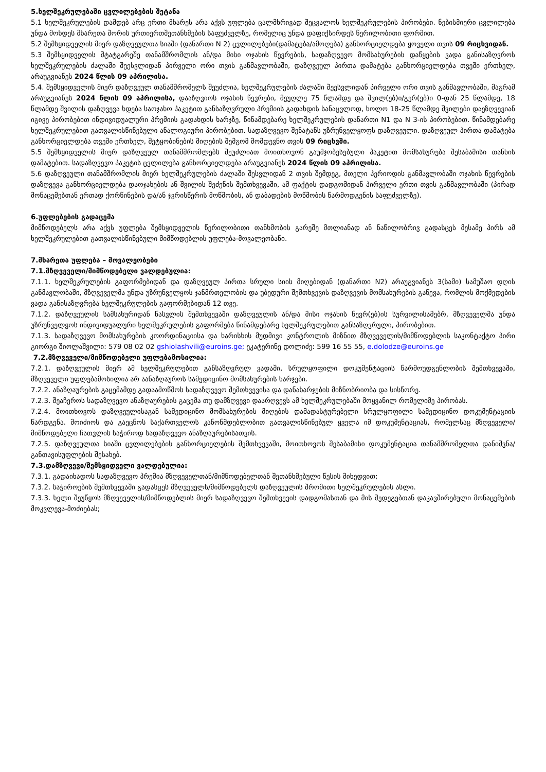5.ხელშეკრულებაში ცვლილებების შეტანა
5.1 ხელშეკრულების დამდებ არც ერთი მხარეს არა აქვს უფლება ცალმხრივად შეცვალოს ხელშეკრულების პირობები. ნებისმიერი ცვლილება უნდა მოხდეს მხარეთა შორის ურთიერთშეთანხმების საფუძველზე, რომელიც უნდა დაფიქსირდეს წერილობითი ფორმით.
5.2 შემსყიდველის მიერ დაზღვეულთა სიაში (დანართი N 2) ცვლილებები(დამატება/ამოღება) განხორციელდება ყოველი თვის 09 რიცხვიდან.
5.3 შემსყიდველის შტატგარეშე თანამშრომლის ან/და მისი ოჯახის წევრების, სადაზღვევო მომსახურების დაწყების ვადა განისაზღვროს ხელშეკრულების ძალაში შეესვლიდან პირველი ორი თვის განმავლობაში, დაზღვეულ პირთა დამატება განხორციელდება თვეში ერთხელ, არაუგვიანეს 2024 წლის 09 აპრილისა.
5.4. შემსყიდველის მიერ დაზღვეულ თანამშრომელს შეუძლია, ხელშეკრულების ძალაში შეესვლიდან პირველი ორი თვის განმავლობაში, მაგრამ არაუგვიანეს 2024 წლის 09 აპრილისა, დააზღვიოს ოჯახის წევრები, მეუღლე 75 წლამდე და შვილ(ებ)ი/გერ(ებ)ი 0-დან 25 წლამდე, 18 წლამდე შვილის დაზღვევა ხდება საოჯახო პაკეტით განსაზღვრული პრემიის გადახდის სანაცვლოდ, ხოლო 18-25 წლამდე შვილები დაეზღვევიან იგივე პირობებით ინდივიდუალური პრემიის გადახდის ხარჯზე, წინამდებარე ხელშეკრულების დანართი N1 და N 3-ის პირობებით. წინამდებარე ხელშეკრულებით გათვალისწინებული ანალოგიური პირობებით. სადაზღვევო შენატანს უზრუნველყოფს დაზღვეული. დაზღვეულ პირთა დამატება განხორციელდება თვეში ერთხელ, შეტყობინების მიღების შემგომ მომდევნო თვის 09 რიცხვში.
5.5 შემსყიდველის მიერ დაზღვეულ თანამშრომლებს შეუძლიათ მოითხოვონ გაუმჯობესებული პაკეტით მომსახურება შესაბამისი თანხის დამატებით. სადაზღვევო პაკეტის ცვლილება განხორციელდება არაუგვიანეს 2024 წლის 09 აპრილისა.
5.6 დაზღვეული თანამშრომლის მიერ ხელშეკრულების ძალაში შესვლიდან 2 თვის შემდეგ, მთელი პერიოდის განმავლობაში ოჯახის წევრების დაზღვევა განხორციელდება დაოჯახების ან შვილის შეძენის შემთხვევაში, ამ ფაქტის დადგომიდან პირველი ერთი თვის განმავლობაში (პირად მონაცემებთან ერთად ქორწინების და/ან ჯვრისწერის მოწმობის, ან დაბადების მოწმობის წარმოდგენის საფუძველზე).
6.უფლებების გადაცემა
მიმწოდებელს არა აქვს უფლება შემსყიდველის წერილობითი თანხმობის გარეშე მთლიანად ან ნაწილობრივ გადასცეს მესამე პირს ამ ხელშეკრულებით გათვალისწინებული მიმწოდებლის უფლება-მოვალეობანი.
7.მხარეთა უფლება – მოვალეობები
7.1.მზღვეველი/მიმწოდებელი ვალდებულია:
7.1.1. ხელშეკრულების გაფორმებიდან და დაზღვეულ პირთა სრული სიის მიღებიდან (დანართი N2) არაუგვიანეს 3(სამი) სამუშაო დღის განმავლობაში, მზღვეველმა უნდა უზრუნველყოს ჯანმრთელობის და უბედური შემთხვევის დაზღვევის მომსახურების გაწევა, რომლის მოქმედების ვადა განისაზღვრება ხელშეკრულების გაფორმებიდან 12 თვე.
7.1.2. დაზღვეულის სამსახურიდან წასვლის შემთხვევაში დაზღვეულის ან/და მისი ოჯახის წევრ(ებ)ის სურვილისამებრ, მზღვეველმა უნდა უზრუნველყოს ინდივიდუალური ხელშეკრულების გაფორმება წინამდებარე ხელშეკრულებით განსაზღვრული, პირობებით.
7.1.3. სადაზღვევო მომსახურების კოორდინაციისა და ხარისხის მუდმივი კონტროლის მიზნით მზღვეველის/მიმწოდებლის საკონტაქტო პირი გიორგი შიოლაშვილი: 579 08 02 02 gshiolashvili@euroins.ge; ეკატერინე დოლიძე: 599 16 55 55, e.dolodze@euroins.ge
7.2.მზღვეველი/მიმწოდებელი უფლებამოსილია:
7.2.1. დაზღვეულის მიერ ამ ხელშეკრულებით განსაზღვრულ ვადაში, სრულყოფილი დოკუმენტაციის წარმოუდგენლობის შემთხვევაში, მზღვეველი უფლებამოსილია არ აანაზღაუროს სამედიცინო მომსახურების ხარჯები.
7.2.2. ანაზღაურების გაცემამდე გადაამოწმოს სადაზღვევო შემთხვევისა და დანახარჯების მიზნობრიობა და სისწორე.
7.2.3. შეაჩეროს სადაზღვევო ანაზღაურების გაცემა თუ დამზღვევი დაარღვევს ამ ხელშეკრულებაში მოყვანილ რომელიმე პირობას.
7.2.4. მოითხოვოს დაზღვეულისაგან სამედიცინო მომსახურების მიღების დამადასტურებელი სრულყოფილი სამედიცინო დოკუმენტაციის წარდგენა. მოიძიოს და გაეცნოს საქართველოს კანონმდებლობით გათვალისწინებულ ყველა იმ დოკუმენტაციას, რომელსაც მზღვეველი/მიმწოდებელი ჩათვლის საჭიროდ სადაზღვევო ანაზღაურებისათვის.
7.2.5. დაზღვეულთა სიაში ცვლილებების განხორციელების შემთხვევაში, მოითხოვოს შესაბამისი დოკუმენტაცია თანამშრომელთა დანიშვნა/განთავისუფლების შესახებ.
7.3.დამზღვევი/შემსყიდველი ვალდებულია:
7.3.1. გადაიხადოს სადაზღვევო პრემია მზღვეველთან/მიმწოდებელთან შეთანხმებული წესის მიხედვით;
7.3.2. საჭიროების შემთხვევაში გადასცეს მზღვეველს/მიმწოდებელს დაზღვეულის შრომითი ხელშეკრულების ასლი.
7.3.3. ხელი შეუწყოს მზღვეველის/მიმწოდებლის მიერ სადაზღვევო შემთხვევის დადგომასთან და მის შედეგებთან დაკავშირებული მონაცემების მოკვლევა-მოძიებას;